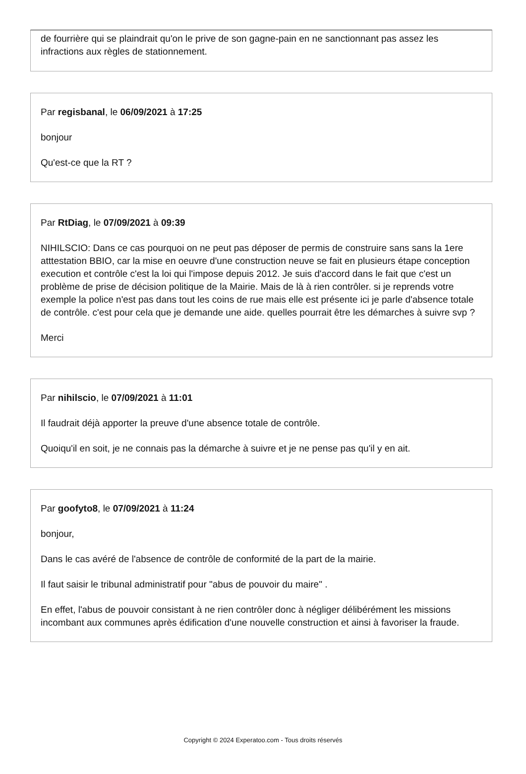de fourrière qui se plaindrait qu'on le prive de son gagne-pain en ne sanctionnant pas assez les infractions aux règles de stationnement.
Par regisbanal, le 06/09/2021 à 17:25
bonjour
Qu'est-ce que la RT ?
Par RtDiag, le 07/09/2021 à 09:39
NIHILSCIO: Dans ce cas pourquoi on ne peut pas déposer de permis de construire sans sans la 1ere atttestation BBIO, car la mise en oeuvre d'une construction neuve se fait en plusieurs étape conception execution et contrôle c'est la loi qui l'impose depuis 2012. Je suis d'accord dans le fait que c'est un problème de prise de décision politique de la Mairie. Mais de là à rien contrôler. si je reprends votre exemple la police n'est pas dans tout les coins de rue mais elle est présente ici je parle d'absence totale de contrôle. c'est pour cela que je demande une aide. quelles pourrait être les démarches à suivre svp ?
Merci
Par nihilscio, le 07/09/2021 à 11:01
Il faudrait déjà apporter la preuve d'une absence totale de contrôle.
Quoiqu'il en soit, je ne connais pas la démarche à suivre et je ne pense pas qu'il y en ait.
Par goofyto8, le 07/09/2021 à 11:24
bonjour,
Dans le cas avéré de l'absence de contrôle de conformité de la part de la mairie.
Il faut saisir le tribunal administratif pour "abus de pouvoir du maire" .
En effet, l'abus de pouvoir consistant à ne rien contrôler donc à négliger délibérément les missions incombant aux communes après édification d'une nouvelle construction et ainsi à favoriser la fraude.
Copyright © 2024 Experatoo.com - Tous droits réservés